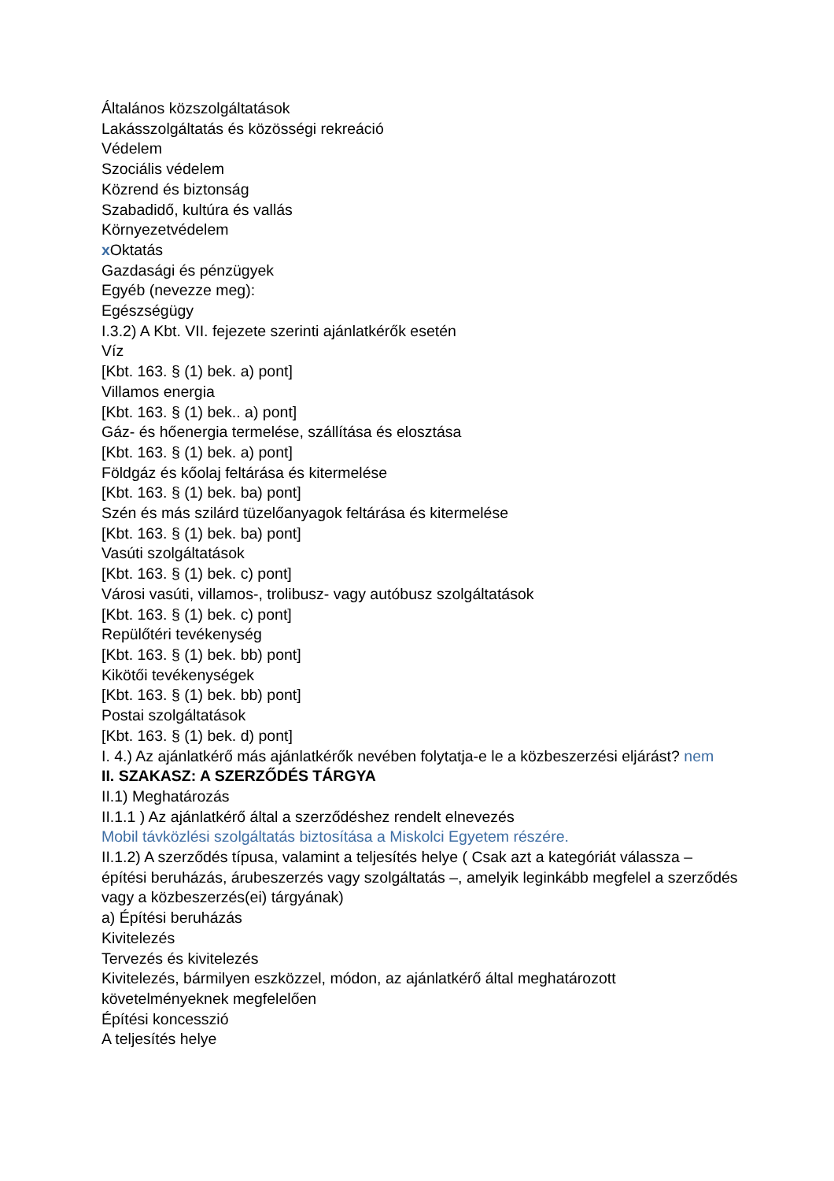Általános közszolgáltatások
Lakásszolgáltatás és közösségi rekreáció
Védelem
Szociális védelem
Közrend és biztonság
Szabadidő, kultúra és vallás
Környezetvédelem
x Oktatás
Gazdasági és pénzügyek
Egyéb (nevezze meg):
Egészségügy
I.3.2) A Kbt. VII. fejezete szerinti ajánlatkérők esetén
Víz
[Kbt. 163. § (1) bek. a) pont]
Villamos energia
[Kbt. 163. § (1) bek.. a) pont]
Gáz- és hőenergia termelése, szállítása és elosztása
[Kbt. 163. § (1) bek. a) pont]
Földgáz és kőolaj feltárása és kitermelése
[Kbt. 163. § (1) bek. ba) pont]
Szén és más szilárd tüzelőanyagok feltárása és kitermelése
[Kbt. 163. § (1) bek. ba) pont]
Vasúti szolgáltatások
[Kbt. 163. § (1) bek. c) pont]
Városi vasúti, villamos-, trolibusz- vagy autóbusz szolgáltatások
[Kbt. 163. § (1) bek. c) pont]
Repülőtéri tevékenység
[Kbt. 163. § (1) bek. bb) pont]
Kikötői tevékenységek
[Kbt. 163. § (1) bek. bb) pont]
Postai szolgáltatások
[Kbt. 163. § (1) bek. d) pont]
I. 4.) Az ajánlatkérő más ajánlatkérők nevében folytatja-e le a közbeszerzési eljárást? nem
II. SZAKASZ: A SZERZŐDÉS TÁRGYA
II.1) Meghatározás
II.1.1 ) Az ajánlatkérő által a szerződéshez rendelt elnevezés
Mobil távközlési szolgáltatás biztosítása a Miskolci Egyetem részére.
II.1.2) A szerződés típusa, valamint a teljesítés helye ( Csak azt a kategóriát válassza – építési beruházás, árubeszerzés vagy szolgáltatás –, amelyik leginkább megfelel a szerződés vagy a közbeszerzés(ei) tárgyának)
a) Építési beruházás
Kivitelezés
Tervezés és kivitelezés
Kivitelezés, bármilyen eszközzel, módon, az ajánlatkérő által meghatározott követelményeknek megfelelően
Építési koncesszió
A teljesítés helye